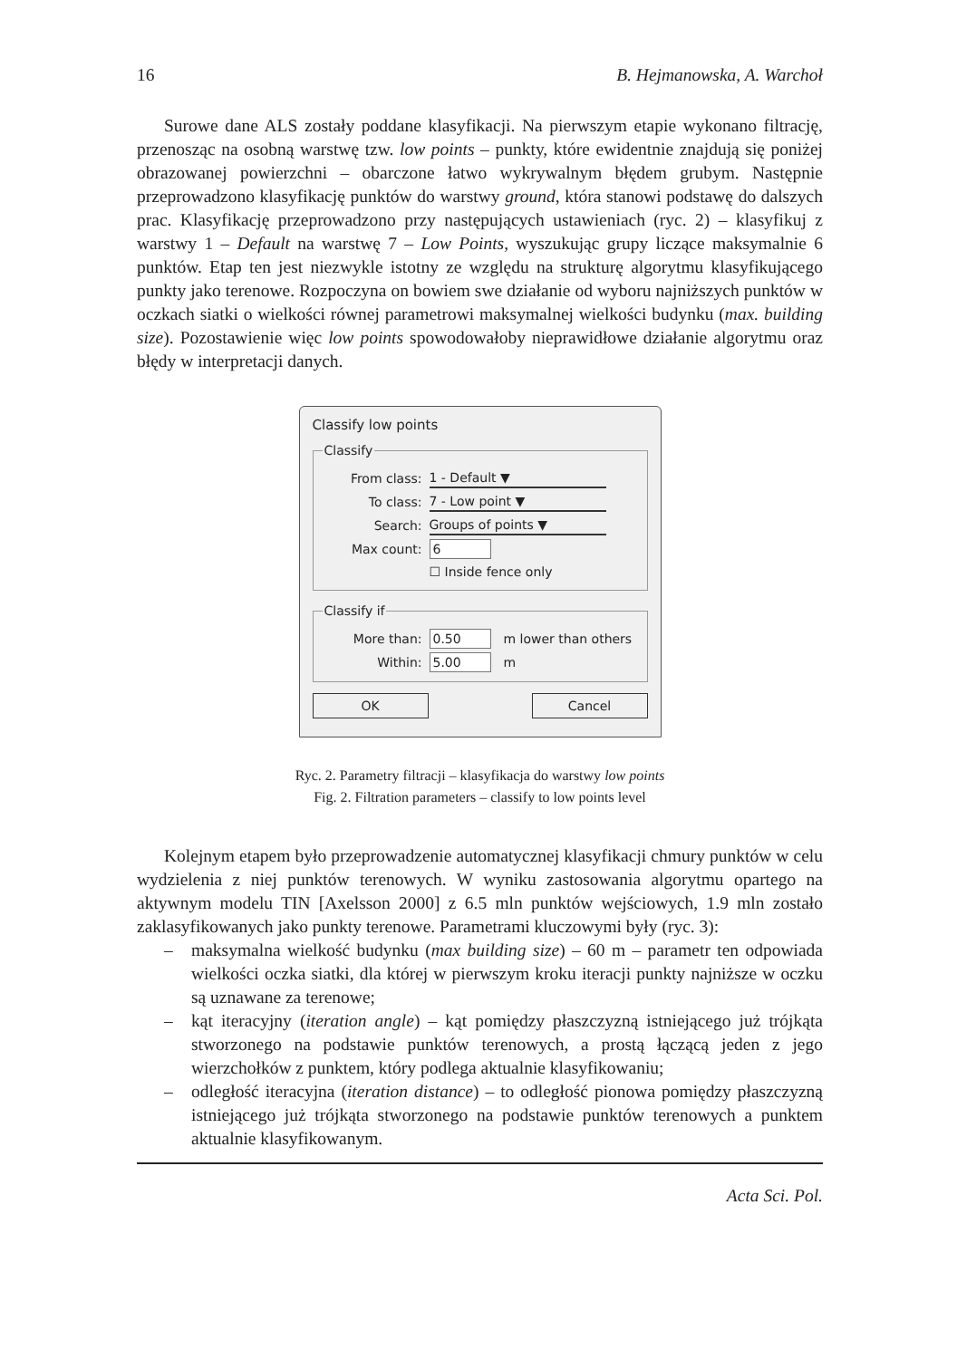16 B. Hejmanowska, A. Warchoł
Surowe dane ALS zostały poddane klasyfikacji. Na pierwszym etapie wykonano filtrację, przenosząc na osobną warstwę tzw. low points – punkty, które ewidentnie znajdują się poniżej obrazowanej powierzchni – obarczone łatwo wykrywalnym błędem grubym. Następnie przeprowadzono klasyfikację punktów do warstwy ground, która stanowi podstawę do dalszych prac. Klasyfikację przeprowadzono przy następujących ustawieniach (ryc. 2) – klasyfikuj z warstwy 1 – Default na warstwę 7 – Low Points, wyszukując grupy liczące maksymalnie 6 punktów. Etap ten jest niezwykle istotny ze względu na strukturę algorytmu klasyfikującego punkty jako terenowe. Rozpoczyna on bowiem swe działanie od wyboru najniższych punktów w oczkach siatki o wielkości równej parametrowi maksymalnej wielkości budynku (max. building size). Pozostawienie więc low points spowodowałoby nieprawidłowe działanie algorytmu oraz błędy w interpretacji danych.
Classify low points
Classify
From class: 1 - Default ▼
To class: 7 - Low point ▼
Search: Groups of points ▼
Max count: 6
☐ Inside fence only
Classify if
More than: 0.50 m lower than others
Within: 5.00 m
OK Cancel
Ryc. 2. Parametry filtracji – klasyfikacja do warstwy low points
Fig. 2. Filtration parameters – classify to low points level
Kolejnym etapem było przeprowadzenie automatycznej klasyfikacji chmury punktów w celu wydzielenia z niej punktów terenowych. W wyniku zastosowania algorytmu opartego na aktywnym modelu TIN [Axelsson 2000] z 6.5 mln punktów wejściowych, 1.9 mln zostało zaklasyfikowanych jako punkty terenowe. Parametrami kluczowymi były (ryc. 3):
– maksymalna wielkość budynku (max building size) – 60 m – parametr ten odpowiada wielkości oczka siatki, dla której w pierwszym kroku iteracji punkty najniższe w oczku są uznawane za terenowe;
– kąt iteracyjny (iteration angle) – kąt pomiędzy płaszczyzną istniejącego już trójkąta stworzonego na podstawie punktów terenowych, a prostą łączącą jeden z jego wierzchołków z punktem, który podlega aktualnie klasyfikowaniu;
– odległość iteracyjna (iteration distance) – to odległość pionowa pomiędzy płaszczyzną istniejącego już trójkąta stworzonego na podstawie punktów terenowych a punktem aktualnie klasyfikowanym.
Acta Sci. Pol.